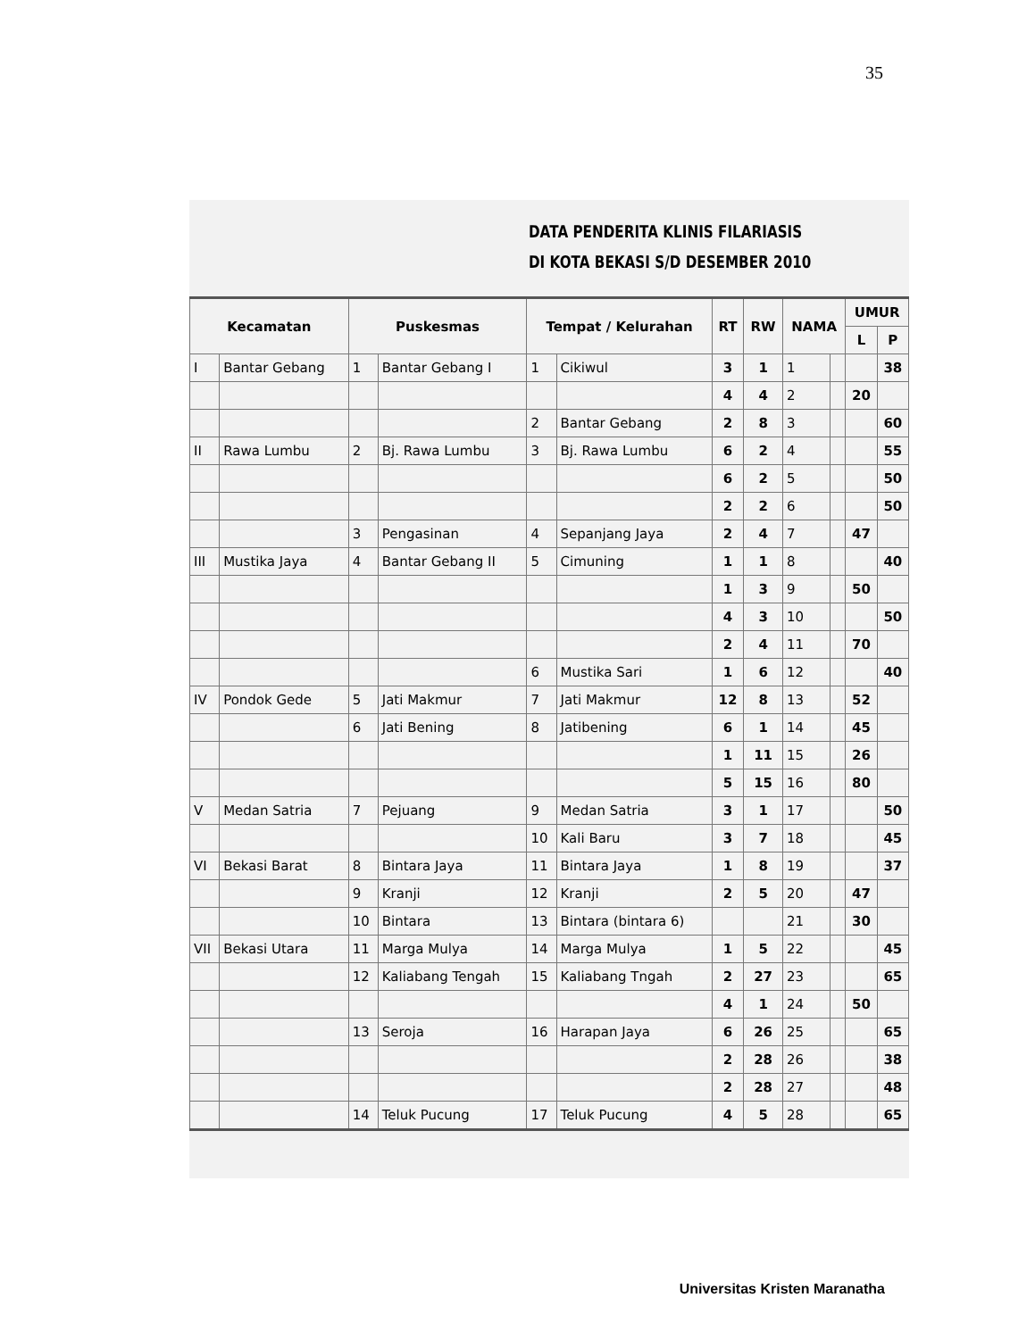35
DATA PENDERITA KLINIS FILARIASIS
DI KOTA BEKASI S/D DESEMBER 2010
| Kecamatan | | Puskesmas | | Tempat / Kelurahan | | RT | RW | NAMA | | UMUR | |
| --- | --- | --- | --- | --- | --- | --- | --- | --- | --- | --- | --- |
| | | | | | | | | | | L | P |
| I | Bantar Gebang | 1 | Bantar Gebang I | 1 | Cikiwul | 3 | 1 | 1 | | | 38 |
| | | | | | | 4 | 4 | 2 | | 20 | |
| | | | | 2 | Bantar Gebang | 2 | 8 | 3 | | | 60 |
| II | Rawa Lumbu | 2 | Bj. Rawa Lumbu | 3 | Bj. Rawa Lumbu | 6 | 2 | 4 | | | 55 |
| | | | | | | 6 | 2 | 5 | | | 50 |
| | | | | | | 2 | 2 | 6 | | | 50 |
| | | 3 | Pengasinan | 4 | Sepanjang Jaya | 2 | 4 | 7 | | 47 | |
| III | Mustika Jaya | 4 | Bantar Gebang II | 5 | Cimuning | 1 | 1 | 8 | | | 40 |
| | | | | | | 1 | 3 | 9 | | 50 | |
| | | | | | | 4 | 3 | 10 | | | 50 |
| | | | | | | 2 | 4 | 11 | | 70 | |
| | | | | 6 | Mustika Sari | 1 | 6 | 12 | | | 40 |
| IV | Pondok Gede | 5 | Jati Makmur | 7 | Jati Makmur | 12 | 8 | 13 | | 52 | |
| | | 6 | Jati Bening | 8 | Jatibening | 6 | 1 | 14 | | 45 | |
| | | | | | | 1 | 11 | 15 | | 26 | |
| | | | | | | 5 | 15 | 16 | | 80 | |
| V | Medan Satria | 7 | Pejuang | 9 | Medan Satria | 3 | 1 | 17 | | | 50 |
| | | | | 10 | Kali Baru | 3 | 7 | 18 | | | 45 |
| VI | Bekasi Barat | 8 | Bintara Jaya | 11 | Bintara Jaya | 1 | 8 | 19 | | | 37 |
| | | 9 | Kranji | 12 | Kranji | 2 | 5 | 20 | | 47 | |
| | | 10 | Bintara | 13 | Bintara (bintara 6) | | | 21 | | 30 | |
| VII | Bekasi Utara | 11 | Marga Mulya | 14 | Marga Mulya | 1 | 5 | 22 | | | 45 |
| | | 12 | Kaliabang Tengah | 15 | Kaliabang Tngah | 2 | 27 | 23 | | | 65 |
| | | | | | | 4 | 1 | 24 | | 50 | |
| | | 13 | Seroja | 16 | Harapan Jaya | 6 | 26 | 25 | | | 65 |
| | | | | | | 2 | 28 | 26 | | | 38 |
| | | | | | | 2 | 28 | 27 | | | 48 |
| | | 14 | Teluk Pucung | 17 | Teluk Pucung | 4 | 5 | 28 | | | 65 |
Universitas Kristen Maranatha